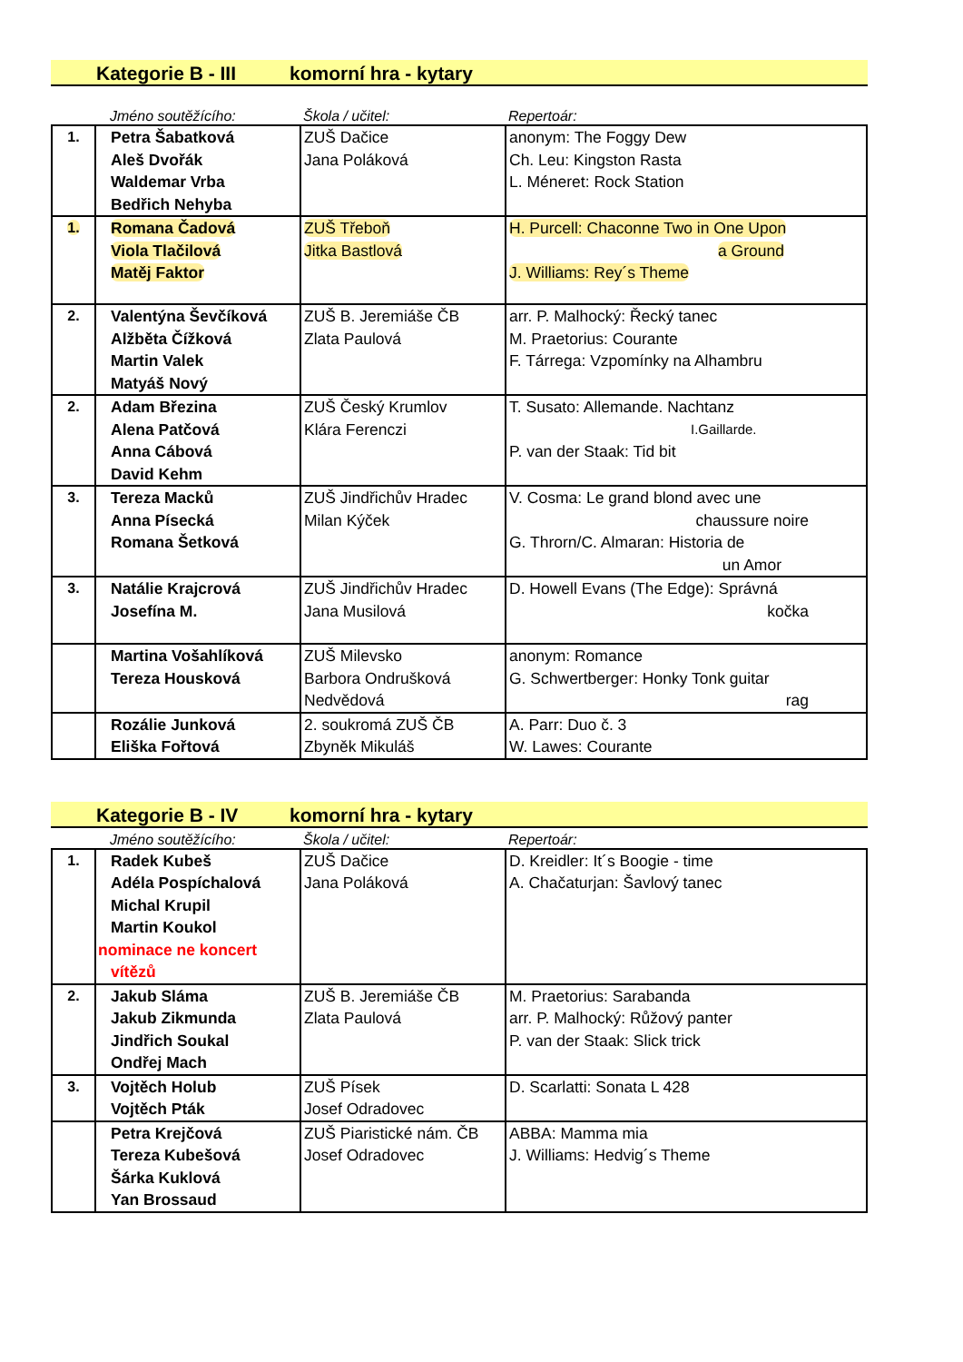Kategorie B - III komorní hra - kytary
| | Jméno soutěžícího: | Škola / učitel: | Repertoár: |
| --- | --- | --- | --- |
| 1. | Petra Šabatková Aleš Dvořák Waldemar Vrba Bedřich Nehyba | ZUŠ Dačice Jana Poláková | anonym: The Foggy Dew Ch. Leu: Kingston Rasta L. Méneret: Rock Station |
| 1. | Romana Čadová Viola Tlačilová Matěj Faktor | ZUŠ Třeboň Jitka Bastlová | H. Purcell: Chaconne Two in One Upon a Ground J. Williams: Rey´s Theme |
| 2. | Valentýna Ševčíková Alžběta Čížková Martin Valek Matyáš Nový | ZUŠ B. Jeremiáše ČB Zlata Paulová | arr. P. Malhocký: Řecký tanec M. Praetorius: Courante F. Tárrega: Vzpomínky na Alhambru |
| 2. | Adam Březina Alena Patčová Anna Cábová David Kehm | ZUŠ Český Krumlov Klára Ferenczi | T. Susato: Allemande. Nachtanz I.Gaillarde. P. van der Staak: Tid bit |
| 3. | Tereza Macků Anna Písecká Romana Šetková | ZUŠ Jindřichův Hradec Milan Kýček | V. Cosma: Le grand blond avec une chaussure noire G. Throrn/C. Almaran: Historia de un Amor |
| 3. | Natálie Krajcrová Josefína M. | ZUŠ Jindřichův Hradec Jana Musilová | D. Howell Evans (The Edge): Správná kočka |
| | Martina Vošahlíková Tereza Housková | ZUŠ Milevsko Barbora Ondrušková Nedvědová | anonym: Romance G. Schwertberger: Honky Tonk guitar rag |
| | Rozálie Junková Eliška Fořtová | 2. soukromá ZUŠ ČB Zbyněk Mikuláš | A. Parr: Duo č. 3 W. Lawes: Courante |
Kategorie B - IV komorní hra - kytary
| | Jméno soutěžícího: | Škola / učitel: | Repertoár: |
| --- | --- | --- | --- |
| 1. | Radek Kubeš Adéla Pospíchalová Michal Krupil Martin Koukol nominace ne koncert vítězů | ZUŠ Dačice Jana Poláková | D. Kreidler: It´s Boogie - time A. Chačaturjan: Šavlový tanec |
| 2. | Jakub Sláma Jakub Zikmunda Jindřich Soukal Ondřej Mach | ZUŠ B. Jeremiáše ČB Zlata Paulová | M. Praetorius: Sarabanda arr. P. Malhocký: Růžový panter P. van der Staak: Slick trick |
| 3. | Vojtěch Holub Vojtěch Pták | ZUŠ Písek Josef Odradovec | D. Scarlatti: Sonata L 428 |
| | Petra Krejčová Tereza Kubešová Šárka Kuklová Yan Brossaud | ZUŠ Piaristické nám. ČB Josef Odradovec | ABBA: Mamma mia J. Williams: Hedvig´s Theme |